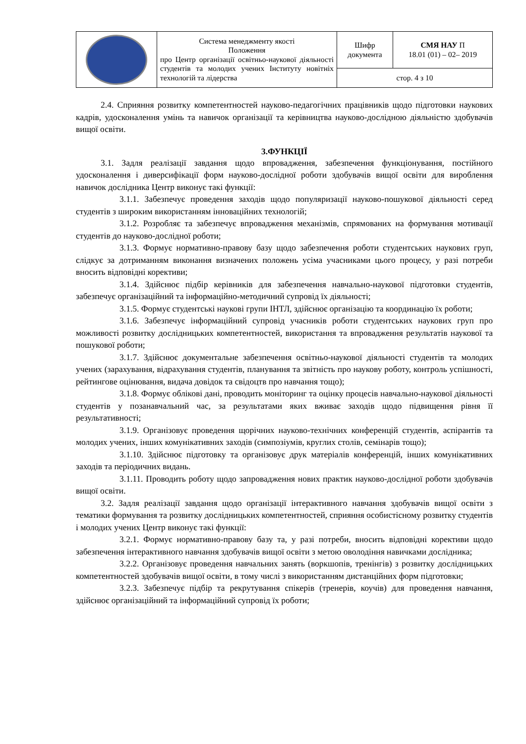| | Система менеджменту якості Положення про Центр організації освітньо-наукової діяльності студентів та молодих учених Інституту новітніх технологій та лідерства | Шифр документа | СМЯ НАУ П 18.01 (01) – 02– 2019 |
| | | стор. 4 з 10 | |
2.4. Сприяння розвитку компетентностей науково-педагогічних працівників щодо підготовки наукових кадрів, удосконалення умінь та навичок організації та керівництва науково-дослідною діяльністю здобувачів вищої освіти.
3.ФУНКЦІЇ
3.1. Задля реалізації завдання щодо впровадження, забезпечення функціонування, постійного удосконалення і диверсифікації форм науково-дослідної роботи здобувачів вищої освіти для вироблення навичок дослідника Центр виконує такі функції:
3.1.1. Забезпечує проведення заходів щодо популяризації науково-пошукової діяльності серед студентів з широким використанням інноваційних технологій;
3.1.2. Розробляє та забезпечує впровадження механізмів, спрямованих на формування мотивації студентів до науково-дослідної роботи;
3.1.3. Формує нормативно-правову базу щодо забезпечення роботи студентських наукових груп, слідкує за дотриманням виконання визначених положень усіма учасниками цього процесу, у разі потреби вносить відповідні корективи;
3.1.4. Здійснює підбір керівників для забезпечення навчально-наукової підготовки студентів, забезпечує організаційний та інформаційно-методичний супровід їх діяльності;
3.1.5. Формує студентські наукові групи ІНТЛ, здійснює організацію та координацію їх роботи;
3.1.6. Забезпечує інформаційний супровід учасників роботи студентських наукових груп про можливості розвитку дослідницьких компетентностей, використання та впровадження результатів наукової та пошукової роботи;
3.1.7. Здійснює документальне забезпечення освітньо-наукової діяльності студентів та молодих учених (зарахування, відрахування студентів, планування та звітність про наукову роботу, контроль успішності, рейтингове оцінювання, видача довідок та свідоцтв про навчання тощо);
3.1.8. Формує облікові дані, проводить моніторинг та оцінку процесів навчально-наукової діяльності студентів у позанавчальний час, за результатами яких вживає заходів щодо підвищення рівня її результативності;
3.1.9. Організовує проведення щорічних науково-технічних конференцій студентів, аспірантів та молодих учених, інших комунікативних заходів (симпозіумів, круглих столів, семінарів тощо);
3.1.10. Здійснює підготовку та організовує друк матеріалів конференцій, інших комунікативних заходів та періодичних видань.
3.1.11. Проводить роботу щодо запровадження нових практик науково-дослідної роботи здобувачів вищої освіти.
3.2. Задля реалізації завдання щодо організації інтерактивного навчання здобувачів вищої освіти з тематики формування та розвитку дослідницьких компетентностей, сприяння особистісному розвитку студентів і молодих учених Центр виконує такі функції:
3.2.1. Формує нормативно-правову базу та, у разі потреби, вносить відповідні корективи щодо забезпечення інтерактивного навчання здобувачів вищої освіти з метою оволодіння навичками дослідника;
3.2.2. Організовує проведення навчальних занять (воркшопів, тренінгів) з розвитку дослідницьких компетентностей здобувачів вищої освіти, в тому числі з використанням дистанційних форм підготовки;
3.2.3. Забезпечує підбір та рекрутування спікерів (тренерів, коучів) для проведення навчання, здійснює організаційний та інформаційний супровід їх роботи;